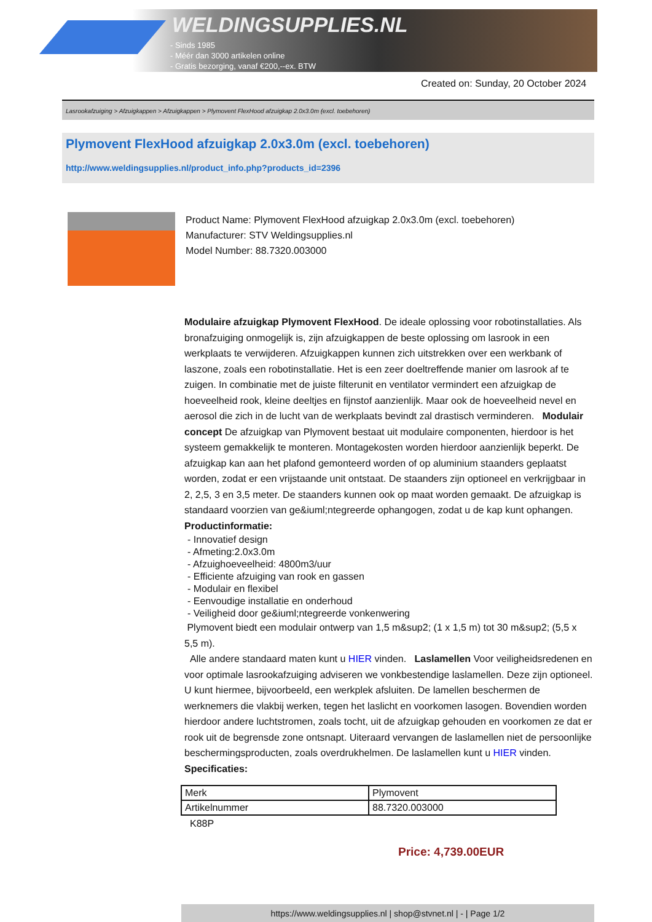WELDINGSUPPLIES.NL
- Sinds 1985
- Méér dan 3000 artikelen online
- Gratis bezorging, vanaf €200,--ex. BTW
Created on: Sunday, 20 October 2024
Lasrookafzuiging > Afzuigkappen > Afzuigkappen > Plymovent FlexHood afzuigkap 2.0x3.0m (excl. toebehoren)
Plymovent FlexHood afzuigkap 2.0x3.0m (excl. toebehoren)
http://www.weldingsupplies.nl/product_info.php?products_id=2396
Product Name: Plymovent FlexHood afzuigkap 2.0x3.0m (excl. toebehoren)
Manufacturer: STV Weldingsupplies.nl
Model Number: 88.7320.003000
Modulaire afzuigkap Plymovent FlexHood. De ideale oplossing voor robotinstallaties. Als bronafzuiging onmogelijk is, zijn afzuigkappen de beste oplossing om lasrook in een werkplaats te verwijderen. Afzuigkappen kunnen zich uitstrekken over een werkbank of laszone, zoals een robotinstallatie. Het is een zeer doeltreffende manier om lasrook af te zuigen. In combinatie met de juiste filterunit en ventilator vermindert een afzuigkap de hoeveelheid rook, kleine deeltjes en fijnstof aanzienlijk. Maar ook de hoeveelheid nevel en aerosol die zich in de lucht van de werkplaats bevindt zal drastisch verminderen. Modulair concept De afzuigkap van Plymovent bestaat uit modulaire componenten, hierdoor is het systeem gemakkelijk te monteren. Montagekosten worden hierdoor aanzienlijk beperkt. De afzuigkap kan aan het plafond gemonteerd worden of op aluminium staanders geplaatst worden, zodat er een vrijstaande unit ontstaat. De staanders zijn optioneel en verkrijgbaar in 2, 2,5, 3 en 3,5 meter. De staanders kunnen ook op maat worden gemaakt. De afzuigkap is standaard voorzien van ge&iuml;ntegreerde ophangogen, zodat u de kap kunt ophangen.
Productinformatie:
- Innovatief design
- Afmeting:2.0x3.0m
- Afzuighoeveelheid: 4800m3/uur
- Efficiente afzuiging van rook en gassen
- Modulair en flexibel
- Eenvoudige installatie en onderhoud
- Veiligheid door ge&iuml;ntegreerde vonkenwering
Plymovent biedt een modulair ontwerp van 1,5 m&sup2; (1 x 1,5 m) tot 30 m&sup2; (5,5 x 5,5 m).
Alle andere standaard maten kunt u HIER vinden. Laslamellen Voor veiligheidsredenen en voor optimale lasrookafzuiging adviseren we vonkbestendige laslamellen. Deze zijn optioneel. U kunt hiermee, bijvoorbeeld, een werkplek afsluiten. De lamellen beschermen de werknemers die vlakbij werken, tegen het laslicht en voorkomen lasogen. Bovendien worden hierdoor andere luchtstromen, zoals tocht, uit de afzuigkap gehouden en voorkomen ze dat er rook uit de begrensde zone ontsnapt. Uiteraard vervangen de laslamellen niet de persoonlijke beschermingsproducten, zoals overdrukhelmen. De laslamellen kunt u HIER vinden. Specificaties:
| Merk | Plymovent |
| Artikelnummer | 88.7320.003000 |
K88P
Price: 4,739.00EUR
https://www.weldingsupplies.nl | shop@stvnet.nl | - | Page 1/2